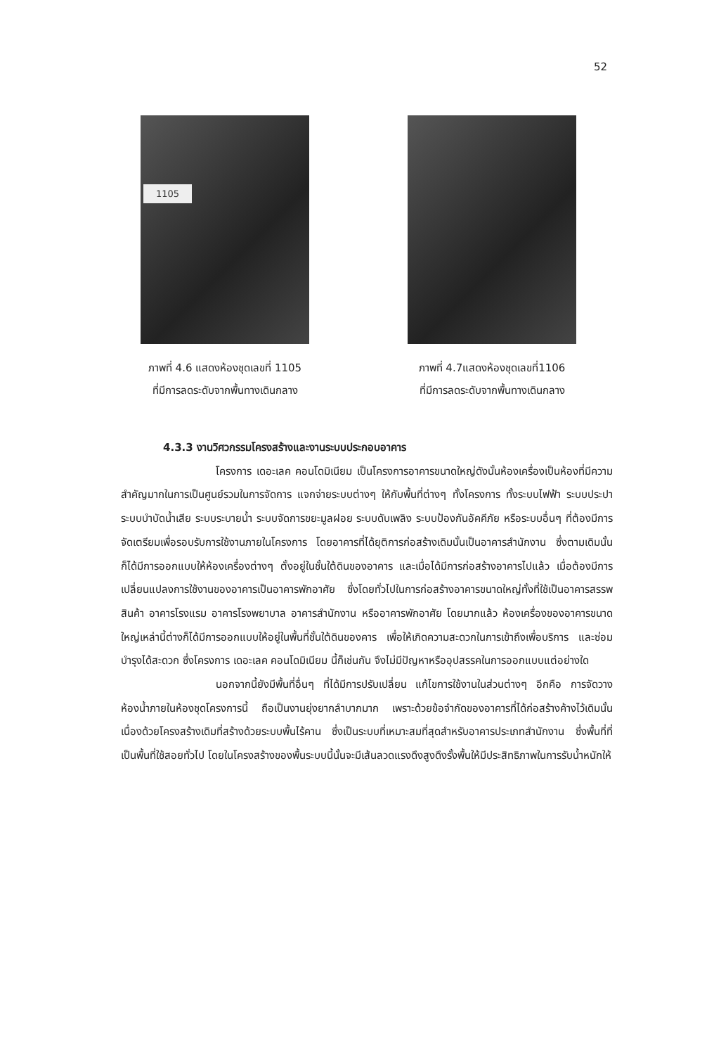52
1105
ภาพที่ 4.6 แสดงห้องชุดเลขที่ 1105
ที่มีการลดระดับจากพื้นทางเดินกลาง
ภาพที่ 4.7แสดงห้องชุดเลขที่1106
ที่มีการลดระดับจากพื้นทางเดินกลาง
4.3.3 งานวิศวกรรมโครงสร้างและงานระบบประกอบอาคาร
โครงการ เดอะเลค คอนโดมิเนียม เป็นโครงการอาคารขนาดใหญ่ดังนั้นห้องเครื่องเป็นห้องที่มีความสำคัญมากในการเป็นศูนย์รวมในการจัดการ แจกจ่ายระบบต่างๆ ให้กับพื้นที่ต่างๆ ทั้งโครงการ ทั้งระบบไฟฟ้า ระบบประปา ระบบบำบัดน้ำเสีย ระบบระบายน้ำ ระบบจัดการขยะมูลฝอย ระบบดับเพลิง ระบบป้องกันอัคคีภัย หรือระบบอื่นๆ ที่ต้องมีการจัดเตรียมเพื่อรอบรับการใช้งานภายในโครงการ โดยอาคารที่ได้ยุติการก่อสร้างเดิมนั้นเป็นอาคารสำนักงาน ซึ่งตามเดิมนั้นก็ได้มีการออกแบบให้ห้องเครื่องต่างๆ ตั้งอยู่ในชั้นใต้ดินของอาคาร และเมื่อได้มีการก่อสร้างอาคารไปแล้ว เมื่อต้องมีการเปลี่ยนแปลงการใช้งานของอาคารเป็นอาคารพักอาศัย ซึ่งโดยทั่วไปในการก่อสร้างอาคารขนาดใหญ่ทั้งที่ใช้เป็นอาคารสรรพสินค้า อาคารโรงแรม อาคารโรงพยาบาล อาคารสำนักงาน หรืออาคารพักอาศัย โดยมากแล้ว ห้องเครื่องของอาคารขนาดใหญ่เหล่านี้ต่างก็ได้มีการออกแบบให้อยู่ในพื้นที่ชั้นใต้ดินของคาร เพื่อให้เกิดความสะดวกในการเข้าถึงเพื่อบริการ และซ่อมบำรุงได้สะดวก ซึ่งโครงการ เดอะเลค คอนโดมิเนียม นี้ก็เช่นกัน จึงไม่มีปัญหาหรืออุปสรรคในการออกแบบแต่อย่างใด
นอกจากนี้ยังมีพื้นที่อื่นๆ ที่ได้มีการปรับเปลี่ยน แก้ไขการใช้งานในส่วนต่างๆ อีกคือ การจัดวางห้องน้ำภายในห้องชุดโครงการนี้ ถือเป็นงานยุ่งยากลำบากมาก เพราะด้วยข้อจำกัดของอาคารที่ได้ก่อสร้างค้างไว้เดิมนั้น เนื่องด้วยโครงสร้างเดิมที่สร้างด้วยระบบพื้นไร้คาน ซึ่งเป็นระบบที่เหมาะสมที่สุดสำหรับอาคารประเภทสำนักงาน ซึ่งพื้นที่ที่เป็นพื้นที่ใช้สอยทั่วไป โดยในโครงสร้างของพื้นระบบนี้นั้นจะมีเส้นลวดแรงดึงสูงดึงรั้งพื้นให้มีประสิทธิภาพในการรับน้ำหนักให้